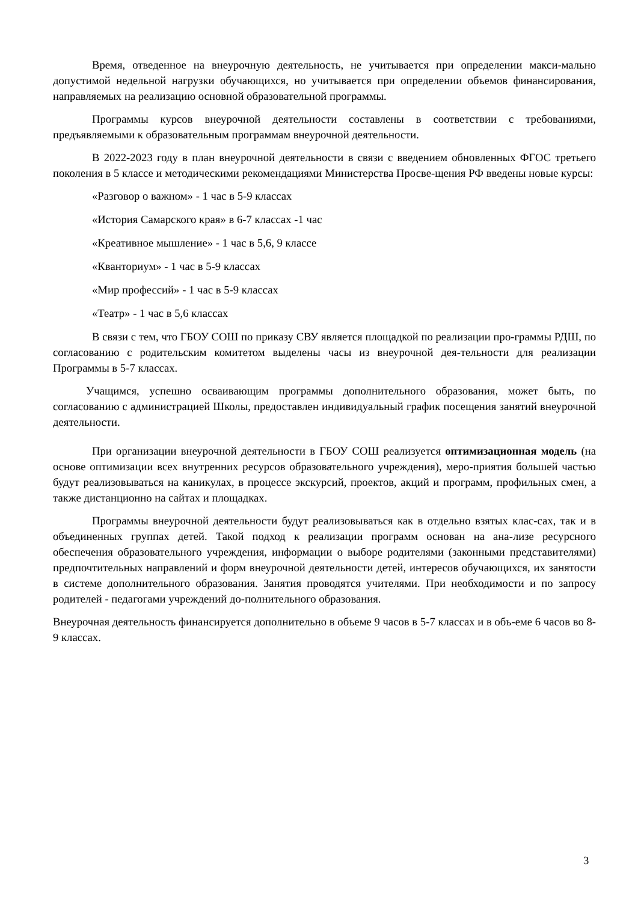Время, отведенное на внеурочную деятельность, не учитывается при определении макси-мально допустимой недельной нагрузки обучающихся, но учитывается при определении объемов финансирования, направляемых на реализацию основной образовательной программы.
Программы курсов внеурочной деятельности составлены в соответствии с требованиями, предъявляемыми к образовательным программам внеурочной деятельности.
В 2022-2023 году в план внеурочной деятельности в связи с введением обновленных ФГОС третьего поколения в 5 классе и методическими рекомендациями Министерства Просве-щения РФ введены новые курсы:
«Разговор о важном» - 1 час в 5-9 классах
«История Самарского края» в 6-7 классах -1 час
«Креативное мышление» - 1 час в 5,6, 9 классе
«Кванториум» - 1 час в 5-9 классах
«Мир профессий» - 1 час в 5-9 классах
«Театр» - 1 час в 5,6 классах
В связи с тем, что ГБОУ СОШ по приказу СВУ является площадкой по реализации про-граммы РДШ, по согласованию с родительским комитетом выделены часы из внеурочной дея-тельности для реализации Программы в 5-7 классах.
Учащимся, успешно осваивающим программы дополнительного образования, может быть, по согласованию с администрацией Школы, предоставлен индивидуальный график посещения занятий внеурочной деятельности.
При организации внеурочной деятельности в ГБОУ СОШ реализуется оптимизационная модель (на основе оптимизации всех внутренних ресурсов образовательного учреждения), меро-приятия большей частью будут реализовываться на каникулах, в процессе экскурсий, проектов, акций и программ, профильных смен, а также дистанционно на сайтах и площадках.
Программы внеурочной деятельности будут реализовываться как в отдельно взятых клас-сах, так и в объединенных группах детей. Такой подход к реализации программ основан на ана-лизе ресурсного обеспечения образовательного учреждения, информации о выборе родителями (законными представителями) предпочтительных направлений и форм внеурочной деятельности детей, интересов обучающихся, их занятости в системе дополнительного образования. Занятия проводятся учителями. При необходимости и по запросу родителей - педагогами учреждений до-полнительного образования.
Внеурочная деятельность финансируется дополнительно в объеме 9 часов в 5-7 классах и в объ-еме 6 часов во 8-9 классах.
3